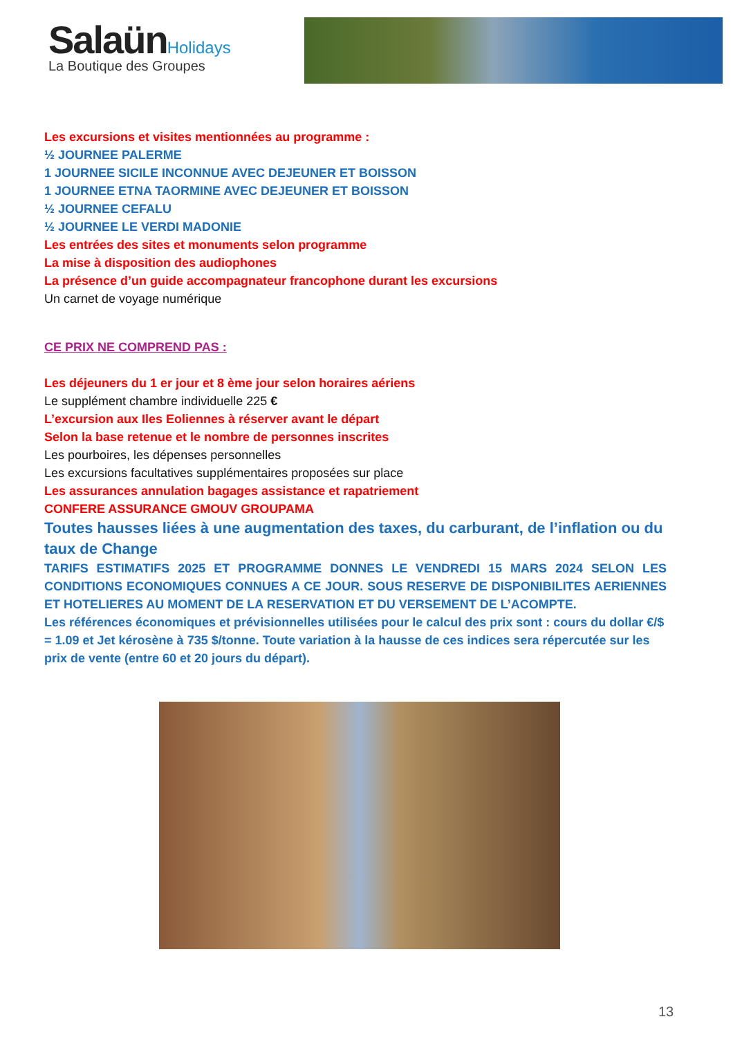SalaünHolidays
La Boutique des Groupes
Les excursions et visites mentionnées au programme :
½ JOURNEE PALERME
1 JOURNEE SICILE INCONNUE AVEC DEJEUNER ET BOISSON
1 JOURNEE ETNA TAORMINE AVEC DEJEUNER ET BOISSON
½ JOURNEE CEFALU
½ JOURNEE LE VERDI MADONIE
Les entrées des sites et monuments selon programme
La mise à disposition des audiophones
La présence d’un guide accompagnateur francophone durant les excursions
Un carnet de voyage numérique
CE PRIX NE COMPREND PAS :
Les déjeuners du 1 er jour et 8 ème jour selon horaires aériens
Le supplément chambre individuelle 225 €
L’excursion aux Iles Eoliennes à réserver avant le départ
Selon la base retenue et le nombre de personnes inscrites
Les pourboires, les dépenses personnelles
Les excursions facultatives supplémentaires proposées sur place
Les assurances annulation bagages assistance et rapatriement
CONFERE ASSURANCE GMOUV GROUPAMA
Toutes hausses liées à une augmentation des taxes, du carburant, de l’inflation ou du taux de Change
TARIFS ESTIMATIFS 2025 ET PROGRAMME DONNES LE VENDREDI 15 MARS 2024 SELON LES CONDITIONS ECONOMIQUES CONNUES A CE JOUR. SOUS RESERVE DE DISPONIBILITES AERIENNES ET HOTELIERES AU MOMENT DE LA RESERVATION ET DU VERSEMENT DE L’ACOMPTE.
Les références économiques et prévisionnelles utilisées pour le calcul des prix sont : cours du dollar €/$ = 1.09 et Jet kérosène à 735 $/tonne. Toute variation à la hausse de ces indices sera répercutée sur les prix de vente (entre 60 et 20 jours du départ).
13